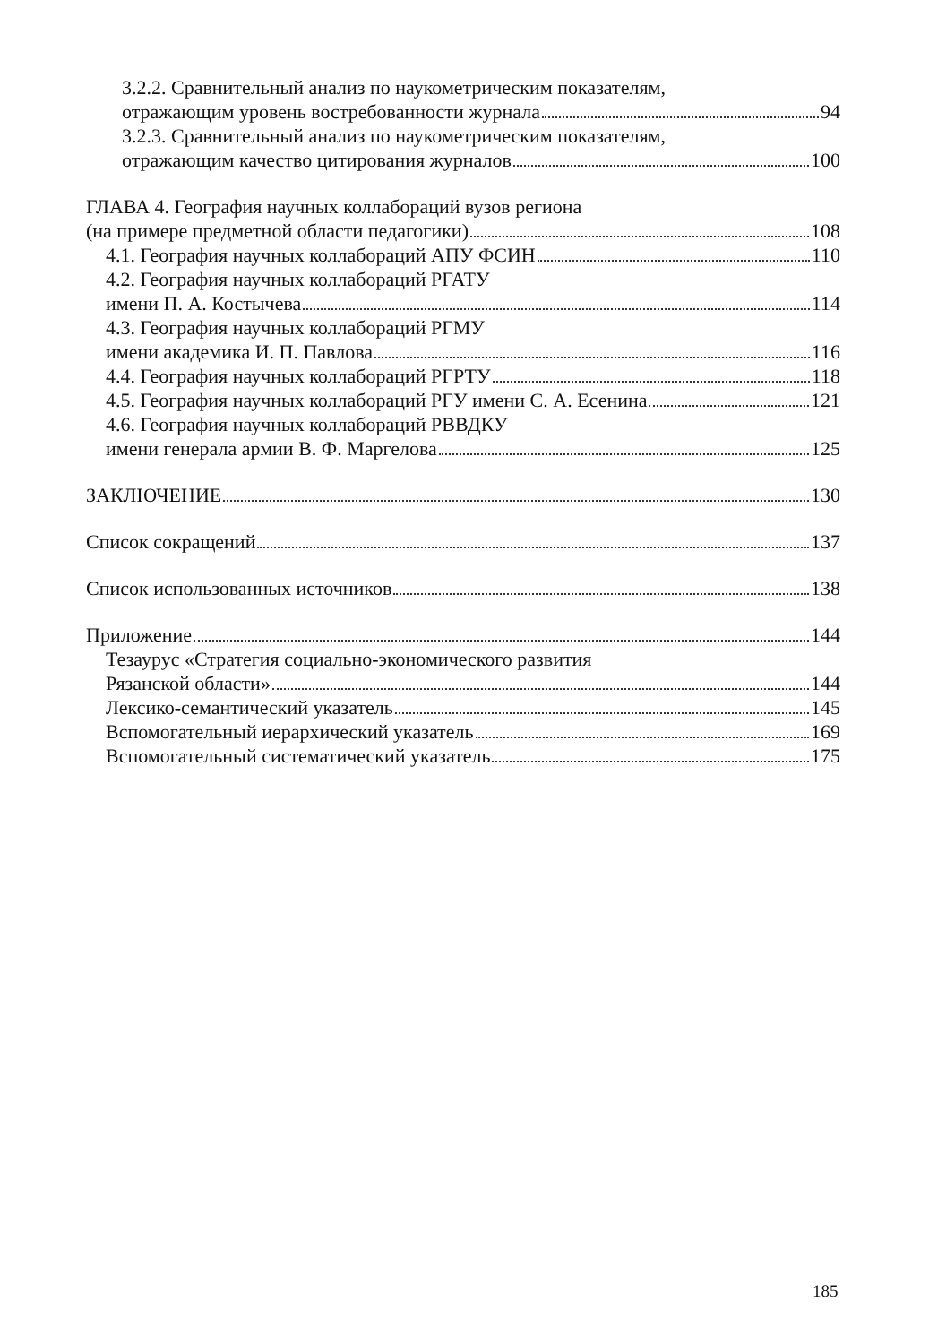3.2.2. Сравнительный анализ по наукометрическим показателям,
отражающим уровень востребованности журнала 94
3.2.3. Сравнительный анализ по наукометрическим показателям,
отражающим качество цитирования журналов 100
ГЛАВА 4. География научных коллабораций вузов региона
(на примере предметной области педагогики) 108
4.1. География научных коллабораций АПУ ФСИН 110
4.2. География научных коллабораций РГАТУ
имени П. А. Костычева 114
4.3. География научных коллабораций РГМУ
имени академика И. П. Павлова 116
4.4. География научных коллабораций РГРТУ 118
4.5. География научных коллабораций РГУ имени С. А. Есенина 121
4.6. География научных коллабораций РВВДКУ
имени генерала армии В. Ф. Маргелова 125
ЗАКЛЮЧЕНИЕ 130
Список сокращений 137
Список использованных источников 138
Приложение 144
Тезаурус «Стратегия социально-экономического развития
Рязанской области» 144
Лексико-семантический указатель 145
Вспомогательный иерархический указатель 169
Вспомогательный систематический указатель 175
185